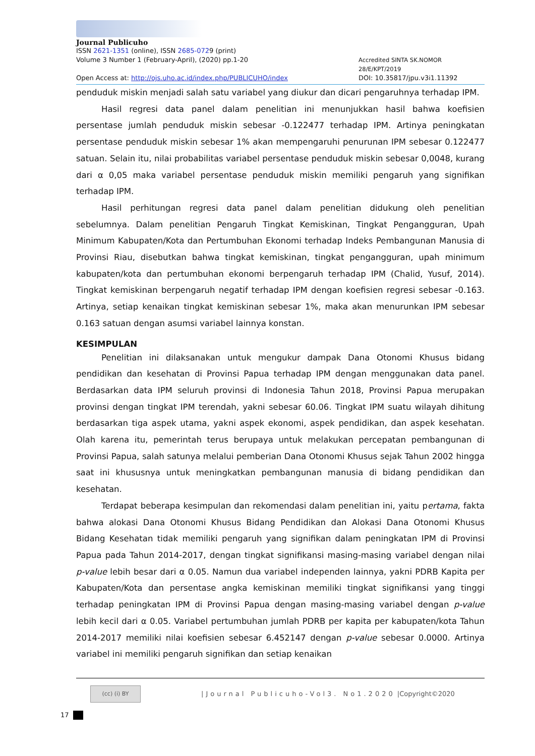Journal Publicuho
ISSN 2621-1351 (online), ISSN 2685-0729 (print)
Volume 3 Number 1 (February-April), (2020) pp.1-20 Accredited SINTA SK.NOMOR 28/E/KPT/2019
Open Access at: http://ojs.uho.ac.id/index.php/PUBLICUHO/index DOI: 10.35817/jpu.v3i1.11392
penduduk miskin menjadi salah satu variabel yang diukur dan dicari pengaruhnya terhadap IPM.
Hasil regresi data panel dalam penelitian ini menunjukkan hasil bahwa koefisien persentase jumlah penduduk miskin sebesar -0.122477 terhadap IPM. Artinya peningkatan persentase penduduk miskin sebesar 1% akan mempengaruhi penurunan IPM sebesar 0.122477 satuan. Selain itu, nilai probabilitas variabel persentase penduduk miskin sebesar 0,0048, kurang dari α 0,05 maka variabel persentase penduduk miskin memiliki pengaruh yang signifikan terhadap IPM.
Hasil perhitungan regresi data panel dalam penelitian didukung oleh penelitian sebelumnya. Dalam penelitian Pengaruh Tingkat Kemiskinan, Tingkat Pengangguran, Upah Minimum Kabupaten/Kota dan Pertumbuhan Ekonomi terhadap Indeks Pembangunan Manusia di Provinsi Riau, disebutkan bahwa tingkat kemiskinan, tingkat pengangguran, upah minimum kabupaten/kota dan pertumbuhan ekonomi berpengaruh terhadap IPM (Chalid, Yusuf, 2014). Tingkat kemiskinan berpengaruh negatif terhadap IPM dengan koefisien regresi sebesar -0.163. Artinya, setiap kenaikan tingkat kemiskinan sebesar 1%, maka akan menurunkan IPM sebesar 0.163 satuan dengan asumsi variabel lainnya konstan.
KESIMPULAN
Penelitian ini dilaksanakan untuk mengukur dampak Dana Otonomi Khusus bidang pendidikan dan kesehatan di Provinsi Papua terhadap IPM dengan menggunakan data panel. Berdasarkan data IPM seluruh provinsi di Indonesia Tahun 2018, Provinsi Papua merupakan provinsi dengan tingkat IPM terendah, yakni sebesar 60.06. Tingkat IPM suatu wilayah dihitung berdasarkan tiga aspek utama, yakni aspek ekonomi, aspek pendidikan, dan aspek kesehatan. Olah karena itu, pemerintah terus berupaya untuk melakukan percepatan pembangunan di Provinsi Papua, salah satunya melalui pemberian Dana Otonomi Khusus sejak Tahun 2002 hingga saat ini khususnya untuk meningkatkan pembangunan manusia di bidang pendidikan dan kesehatan.
Terdapat beberapa kesimpulan dan rekomendasi dalam penelitian ini, yaitu pertama, fakta bahwa alokasi Dana Otonomi Khusus Bidang Pendidikan dan Alokasi Dana Otonomi Khusus Bidang Kesehatan tidak memiliki pengaruh yang signifikan dalam peningkatan IPM di Provinsi Papua pada Tahun 2014-2017, dengan tingkat signifikansi masing-masing variabel dengan nilai p-value lebih besar dari α 0.05. Namun dua variabel independen lainnya, yakni PDRB Kapita per Kabupaten/Kota dan persentase angka kemiskinan memiliki tingkat signifikansi yang tinggi terhadap peningkatan IPM di Provinsi Papua dengan masing-masing variabel dengan p-value lebih kecil dari α 0.05. Variabel pertumbuhan jumlah PDRB per kapita per kabupaten/kota Tahun 2014-2017 memiliki nilai koefisien sebesar 6.452147 dengan p-value sebesar 0.0000. Artinya variabel ini memiliki pengaruh signifikan dan setiap kenaikan
(cc) (i) BY
|Journal Publicuho-Vol3. No1.2020 |Copyright©2020
17